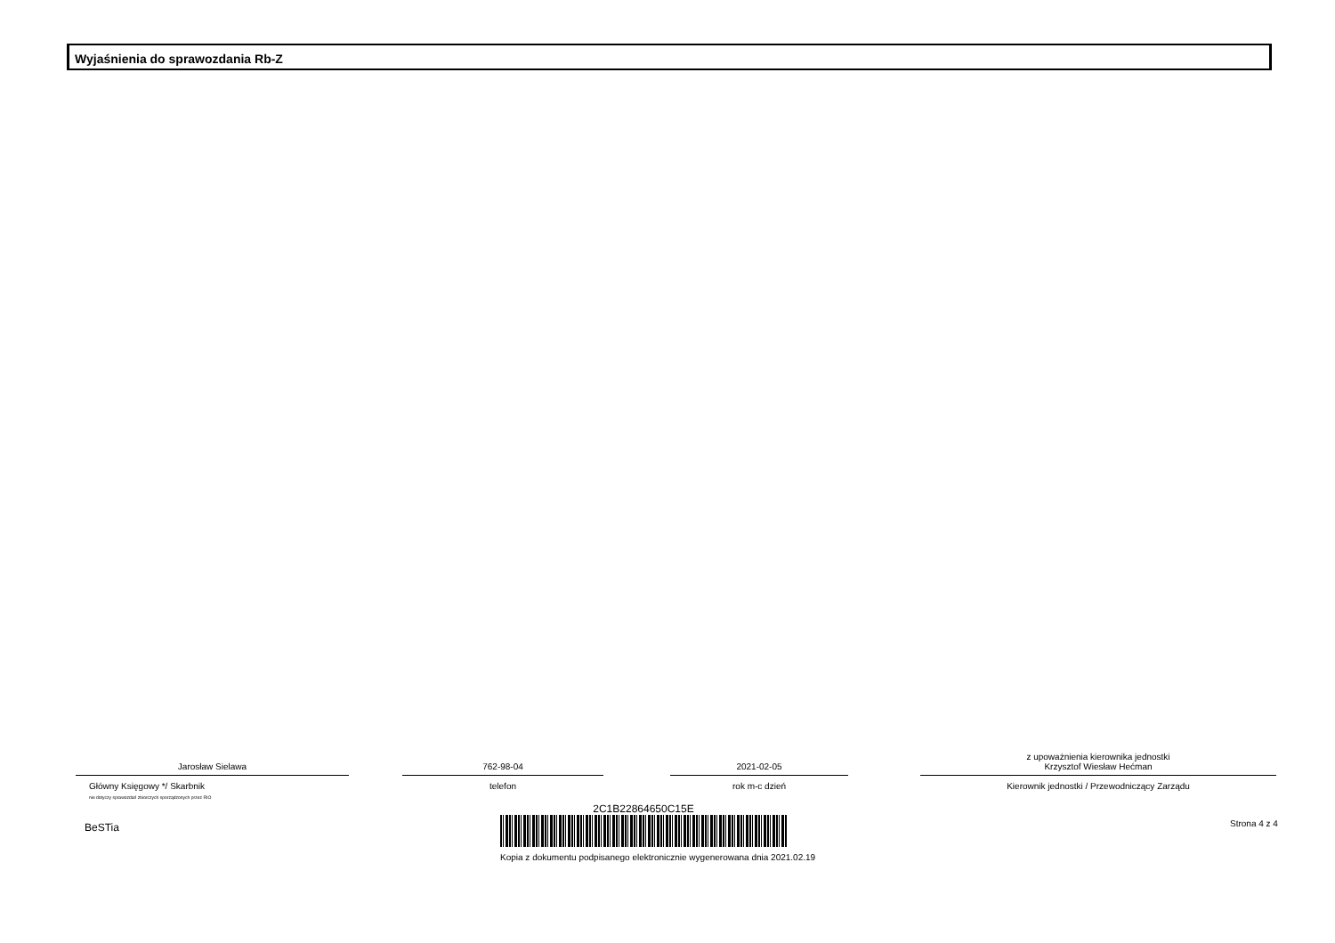Wyjaśnienia do sprawozdania Rb-Z
Jarosław Sielawa
Główny Księgowy */ Skarbnik
nie dotyczy sprawozdań zbiorczych sporządzonych przez RIO
762-98-04
telefon
2021-02-05
rok m-c dzień
z upoważnienia kierownika jednostki
Krzysztof Wiesław Hećman
Kierownik jednostki / Przewodniczący Zarządu
BeSTia
2C1B22864650C15E
Kopia z dokumentu podpisanego elektronicznie wygenerowana dnia 2021.02.19
Strona 4 z 4